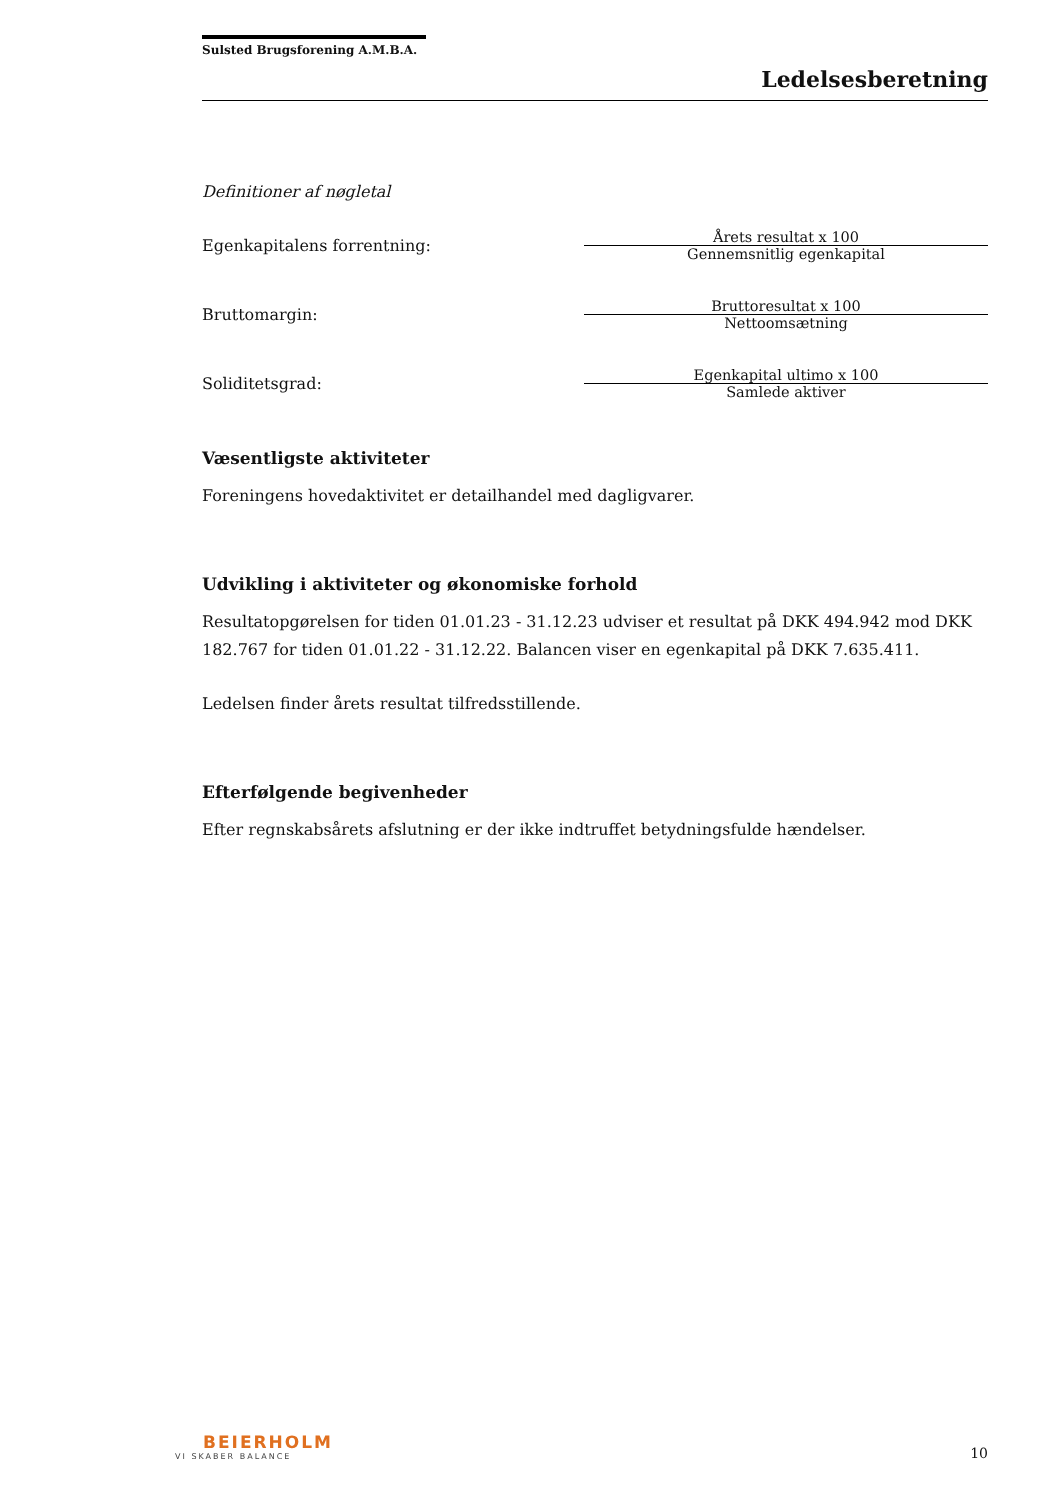Sulsted Brugsforening A.M.B.A.
Ledelsesberetning
Definitioner af nøgletal
| Egenkapitalens forrentning: | Årets resultat x 100 Gennemsnitlig egenkapital |
| Bruttomargin: | Bruttoresultat x 100 Nettoomsætning |
| Soliditetsgrad: | Egenkapital ultimo x 100 Samlede aktiver |
Væsentligste aktiviteter
Foreningens hovedaktivitet er detailhandel med dagligvarer.
Udvikling i aktiviteter og økonomiske forhold
Resultatopgørelsen for tiden 01.01.23 - 31.12.23 udviser et resultat på DKK 494.942 mod DKK 182.767 for tiden 01.01.22 - 31.12.22. Balancen viser en egenkapital på DKK 7.635.411.
Ledelsen finder årets resultat tilfredsstillende.
Efterfølgende begivenheder
Efter regnskabsårets afslutning er der ikke indtruffet betydningsfulde hændelser.
BEIERHOLM
VI SKABER BALANCE
10